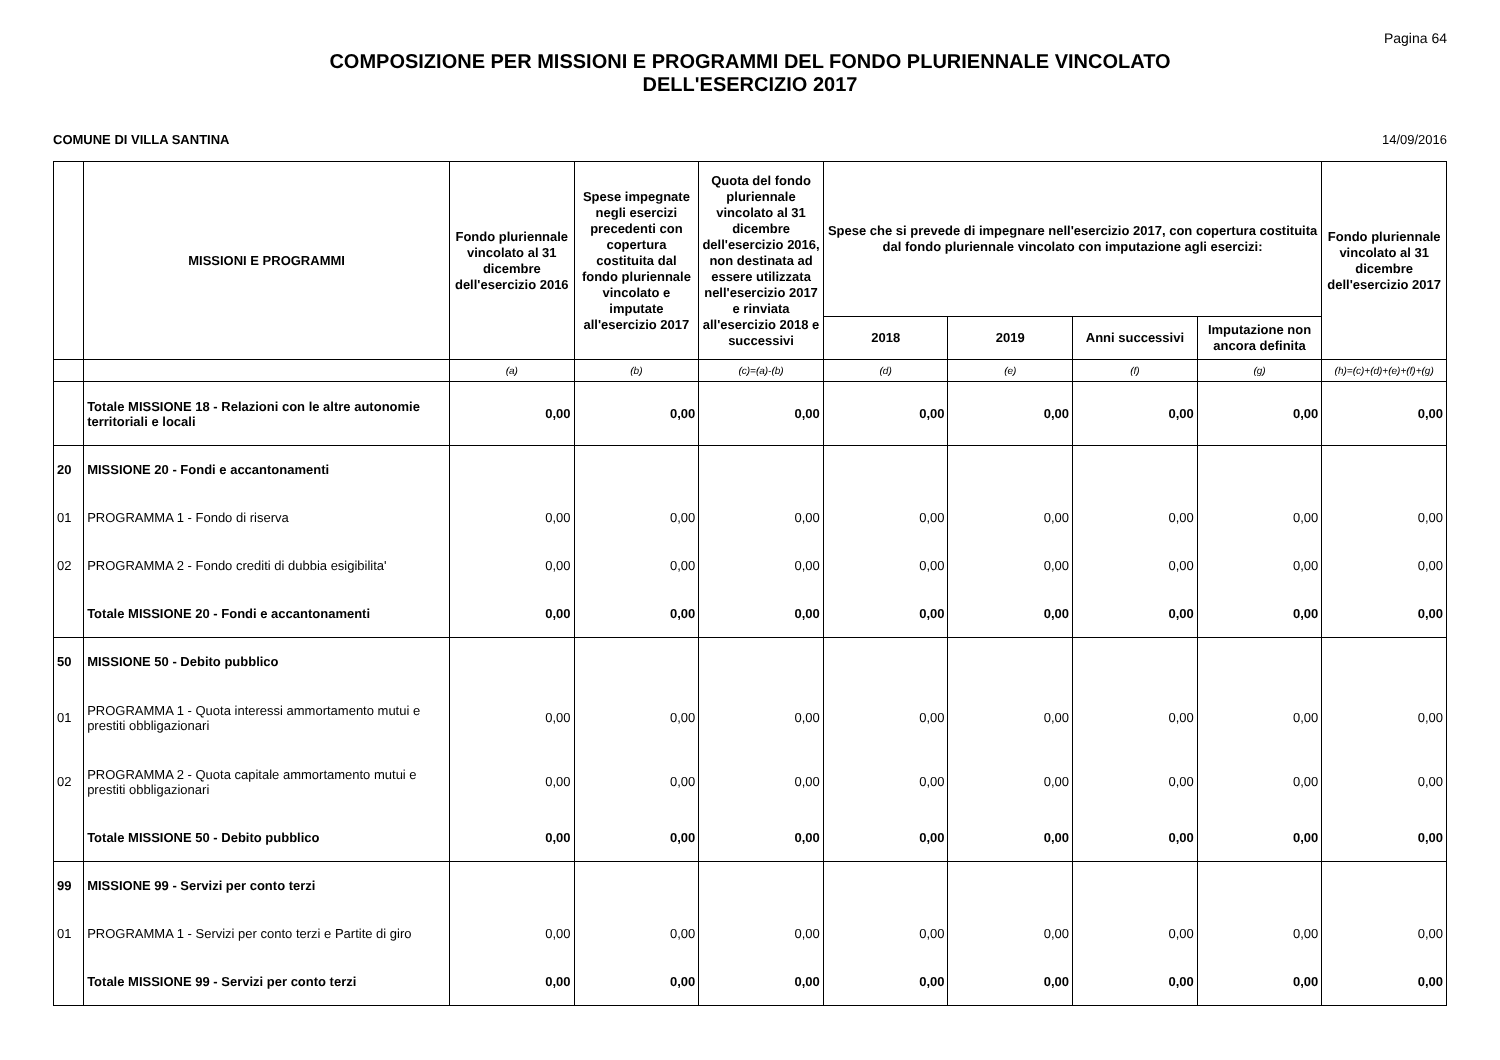Pagina 64
COMPOSIZIONE PER MISSIONI E PROGRAMMI DEL FONDO PLURIENNALE VINCOLATO
DELL'ESERCIZIO 2017
COMUNE DI VILLA SANTINA 14/09/2016
| | MISSIONI E PROGRAMMI | Fondo pluriennale vincolato al 31 dicembre dell'esercizio 2016 | Spese impegnate negli esercizi precedenti con copertura costituita dal fondo pluriennale vincolato e imputate all'esercizio 2017 | Quota del fondo pluriennale vincolato al 31 dicembre dell'esercizio 2016, non destinata ad essere utilizzata nell'esercizio 2017 e rinviata all'esercizio 2018 e successivi | Spese che si prevede di impegnare nell'esercizio 2017, con copertura costituita dal fondo pluriennale vincolato con imputazione agli esercizi: | | | | Fondo pluriennale vincolato al 31 dicembre dell'esercizio 2017 |
| --- | --- | --- | --- | --- | --- | --- | --- | --- | --- |
| | | | | | 2018 | 2019 | Anni successivi | Imputazione non ancora definita | |
| | | (a) | (b) | (c)=(a)-(b) | (d) | (e) | (f) | (g) | (h)=(c)+(d)+(e)+(f)+(g) |
| | Totale MISSIONE 18 - Relazioni con le altre autonomie territoriali e locali | 0,00 | 0,00 | 0,00 | 0,00 | 0,00 | 0,00 | 0,00 | 0,00 |
| 20 | MISSIONE 20 - Fondi e accantonamenti | | | | | | | | |
| 01 | PROGRAMMA 1 - Fondo di riserva | 0,00 | 0,00 | 0,00 | 0,00 | 0,00 | 0,00 | 0,00 | 0,00 |
| 02 | PROGRAMMA 2 - Fondo crediti di dubbia esigibilita' | 0,00 | 0,00 | 0,00 | 0,00 | 0,00 | 0,00 | 0,00 | 0,00 |
| | Totale MISSIONE 20 - Fondi e accantonamenti | 0,00 | 0,00 | 0,00 | 0,00 | 0,00 | 0,00 | 0,00 | 0,00 |
| 50 | MISSIONE 50 - Debito pubblico | | | | | | | | |
| 01 | PROGRAMMA 1 - Quota interessi ammortamento mutui e prestiti obbligazionari | 0,00 | 0,00 | 0,00 | 0,00 | 0,00 | 0,00 | 0,00 | 0,00 |
| 02 | PROGRAMMA 2 - Quota capitale ammortamento mutui e prestiti obbligazionari | 0,00 | 0,00 | 0,00 | 0,00 | 0,00 | 0,00 | 0,00 | 0,00 |
| | Totale MISSIONE 50 - Debito pubblico | 0,00 | 0,00 | 0,00 | 0,00 | 0,00 | 0,00 | 0,00 | 0,00 |
| 99 | MISSIONE 99 - Servizi per conto terzi | | | | | | | | |
| 01 | PROGRAMMA 1 - Servizi per conto terzi e Partite di giro | 0,00 | 0,00 | 0,00 | 0,00 | 0,00 | 0,00 | 0,00 | 0,00 |
| | Totale MISSIONE 99 - Servizi per conto terzi | 0,00 | 0,00 | 0,00 | 0,00 | 0,00 | 0,00 | 0,00 | 0,00 |